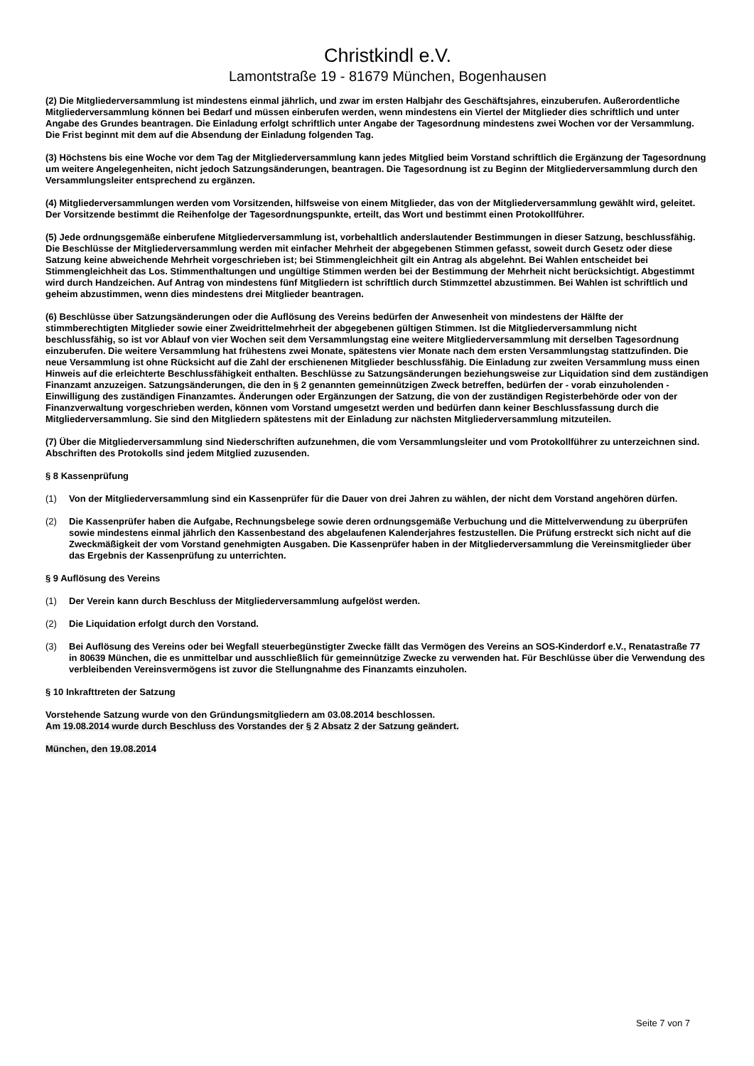Christkindl e.V.
Lamontstraße 19 - 81679 München, Bogenhausen
(2) Die Mitgliederversammlung ist mindestens einmal jährlich, und zwar im ersten Halbjahr des Geschäftsjahres, einzuberufen. Außerordentliche Mitgliederversammlung können bei Bedarf und müssen einberufen werden, wenn mindestens ein Viertel der Mitglieder dies schriftlich und unter Angabe des Grundes beantragen. Die Einladung erfolgt schriftlich unter Angabe der Tagesordnung mindestens zwei Wochen vor der Versammlung. Die Frist beginnt mit dem auf die Absendung der Einladung folgenden Tag.
(3) Höchstens bis eine Woche vor dem Tag der Mitgliederversammlung kann jedes Mitglied beim Vorstand schriftlich die Ergänzung der Tagesordnung um weitere Angelegenheiten, nicht jedoch Satzungsänderungen, beantragen. Die Tagesordnung ist zu Beginn der Mitgliederversammlung durch den Versammlungsleiter entsprechend zu ergänzen.
(4) Mitgliederversammlungen werden vom Vorsitzenden, hilfsweise von einem Mitglieder, das von der Mitgliederversammlung gewählt wird, geleitet. Der Vorsitzende bestimmt die Reihenfolge der Tagesordnungspunkte, erteilt, das Wort und bestimmt einen Protokollführer.
(5) Jede ordnungsgemäße einberufene Mitgliederversammlung ist, vorbehaltlich anderslautender Bestimmungen in dieser Satzung, beschlussfähig. Die Beschlüsse der Mitgliederversammlung werden mit einfacher Mehrheit der abgegebenen Stimmen gefasst, soweit durch Gesetz oder diese Satzung keine abweichende Mehrheit vorgeschrieben ist; bei Stimmengleichheit gilt ein Antrag als abgelehnt. Bei Wahlen entscheidet bei Stimmengleichheit das Los. Stimmenthaltungen und ungültige Stimmen werden bei der Bestimmung der Mehrheit nicht berücksichtigt. Abgestimmt wird durch Handzeichen. Auf Antrag von mindestens fünf Mitgliedern ist schriftlich durch Stimmzettel abzustimmen. Bei Wahlen ist schriftlich und geheim abzustimmen, wenn dies mindestens drei Mitglieder beantragen.
(6) Beschlüsse über Satzungsänderungen oder die Auflösung des Vereins bedürfen der Anwesenheit von mindestens der Hälfte der stimmberechtigten Mitglieder sowie einer Zweidrittelmehrheit der abgegebenen gültigen Stimmen. Ist die Mitgliederversammlung nicht beschlussfähig, so ist vor Ablauf von vier Wochen seit dem Versammlungstag eine weitere Mitgliederversammlung mit derselben Tagesordnung einzuberufen. Die weitere Versammlung hat frühestens zwei Monate, spätestens vier Monate nach dem ersten Versammlungstag stattzufinden. Die neue Versammlung ist ohne Rücksicht auf die Zahl der erschienenen Mitglieder beschlussfähig. Die Einladung zur zweiten Versammlung muss einen Hinweis auf die erleichterte Beschlussfähigkeit enthalten. Beschlüsse zu Satzungsänderungen beziehungsweise zur Liquidation sind dem zuständigen Finanzamt anzuzeigen. Satzungsänderungen, die den in § 2 genannten gemeinnützigen Zweck betreffen, bedürfen der - vorab einzuholenden - Einwilligung des zuständigen Finanzamtes. Änderungen oder Ergänzungen der Satzung, die von der zuständigen Registerbehörde oder von der Finanzverwaltung vorgeschrieben werden, können vom Vorstand umgesetzt werden und bedürfen dann keiner Beschlussfassung durch die Mitgliederversammlung. Sie sind den Mitgliedern spätestens mit der Einladung zur nächsten Mitgliederversammlung mitzuteilen.
(7) Über die Mitgliederversammlung sind Niederschriften aufzunehmen, die vom Versammlungsleiter und vom Protokollführer zu unterzeichnen sind. Abschriften des Protokolls sind jedem Mitglied zuzusenden.
§ 8 Kassenprüfung
(1) Von der Mitgliederversammlung sind ein Kassenprüfer für die Dauer von drei Jahren zu wählen, der nicht dem Vorstand angehören dürfen.
(2) Die Kassenprüfer haben die Aufgabe, Rechnungsbelege sowie deren ordnungsgemäße Verbuchung und die Mittelverwendung zu überprüfen sowie mindestens einmal jährlich den Kassenbestand des abgelaufenen Kalenderjahres festzustellen. Die Prüfung erstreckt sich nicht auf die Zweckmäßigkeit der vom Vorstand genehmigten Ausgaben. Die Kassenprüfer haben in der Mitgliederversammlung die Vereinsmitglieder über das Ergebnis der Kassenprüfung zu unterrichten.
§ 9 Auflösung des Vereins
(1) Der Verein kann durch Beschluss der Mitgliederversammlung aufgelöst werden.
(2) Die Liquidation erfolgt durch den Vorstand.
(3) Bei Auflösung des Vereins oder bei Wegfall steuerbegünstigter Zwecke fällt das Vermögen des Vereins an SOS-Kinderdorf e.V., Renatastraße 77 in 80639 München, die es unmittelbar und ausschließlich für gemeinnützige Zwecke zu verwenden hat. Für Beschlüsse über die Verwendung des verbleibenden Vereinsvermögens ist zuvor die Stellungnahme des Finanzamts einzuholen.
§ 10 Inkrafttreten der Satzung
Vorstehende Satzung wurde von den Gründungsmitgliedern am 03.08.2014 beschlossen.
Am 19.08.2014 wurde durch Beschluss des Vorstandes der § 2 Absatz 2 der Satzung geändert.
München, den 19.08.2014
Seite 7 von 7